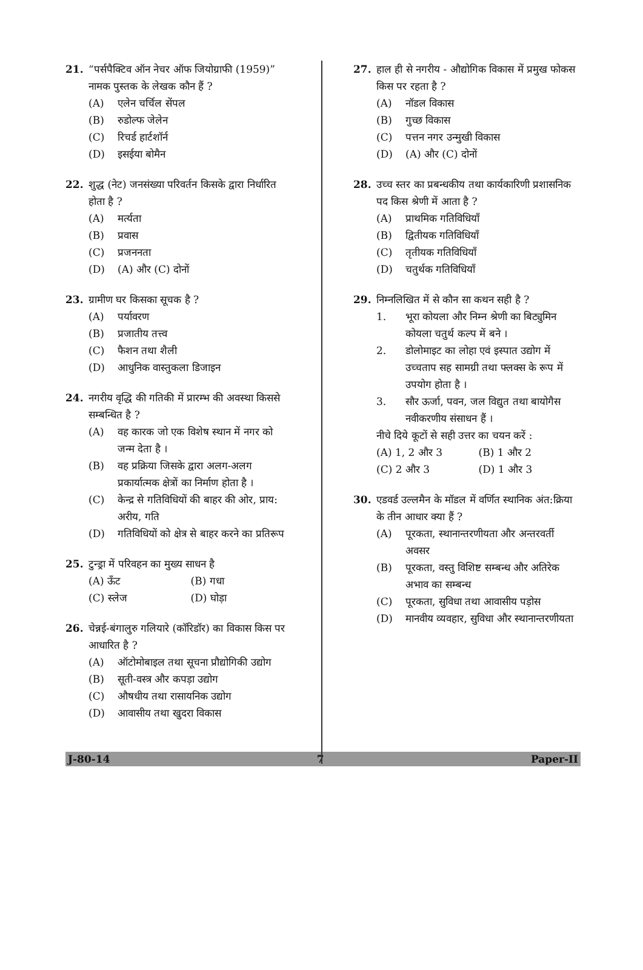21. “पर्सपैक्टिव ऑन नेचर ऑफ जियोग्राफी (1959)” नामक पुस्तक के लेखक कौन हैं ?
(A) एलेन चर्चिल सेंपल
(B) रुडोल्फ जेलेन
(C) रिचर्ड हार्टशॉर्न
(D) इसईया बोमैन
22. शुद्ध (नेट) जनसंख्या परिवर्तन किसके द्वारा निर्धारित होता है ?
(A) मर्त्यता
(B) प्रवास
(C) प्रजननता
(D) (A) और (C) दोनों
23. ग्रामीण घर किसका सूचक है ?
(A) पर्यावरण
(B) प्रजातीय तत्त्व
(C) फैशन तथा शैली
(D) आधुनिक वास्तुकला डिजाइन
24. नगरीय वृद्धि की गतिकी में प्रारम्भ की अवस्था किससे सम्बन्धित है ?
(A) वह कारक जो एक विशेष स्थान में नगर को जन्म देता है ।
(B) वह प्रक्रिया जिसके द्वारा अलग-अलग प्रकार्यात्मक क्षेत्रों का निर्माण होता है ।
(C) केन्द्र से गतिविधियों की बाहर की ओर, प्राय: अरीय, गति
(D) गतिविधियों को क्षेत्र से बाहर करने का प्रतिरूप
25. टुन्ड्रा में परिवहन का मुख्य साधन है
(A) ऊँट (B) गधा
(C) स्लेज (D) घोड़ा
26. चेन्नई-बंगालुरु गलियारे (कॉरिडॉर) का विकास किस पर आधारित है ?
(A) ऑटोमोबाइल तथा सूचना प्रौद्योगिकी उद्योग
(B) सूती-वस्त्र और कपड़ा उद्योग
(C) औषधीय तथा रासायनिक उद्योग
(D) आवासीय तथा खुदरा विकास
27. हाल ही से नगरीय - औद्योगिक विकास में प्रमुख फोकस किस पर रहता है ?
(A) नॉडल विकास
(B) गुच्छ विकास
(C) पत्तन नगर उन्मुखी विकास
(D) (A) और (C) दोनों
28. उच्च स्तर का प्रबन्धकीय तथा कार्यकारिणी प्रशासनिक पद किस श्रेणी में आता है ?
(A) प्राथमिक गतिविधियाँ
(B) द्वितीयक गतिविधियाँ
(C) तृतीयक गतिविधियाँ
(D) चतुर्थक गतिविधियाँ
29. निम्नलिखित में से कौन सा कथन सही है ?
1. भूरा कोयला और निम्न श्रेणी का बिट्युमिन कोयला चतुर्थ कल्प में बने ।
2. डोलोमाइट का लोहा एवं इस्पात उद्योग में उच्चताप सह सामग्री तथा फ्लक्स के रूप में उपयोग होता है ।
3. सौर ऊर्जा, पवन, जल विद्युत तथा बायोगैस नवीकरणीय संसाधन हैं ।
नीचे दिये कूटों से सही उत्तर का चयन करें :
(A) 1, 2 और 3 (B) 1 और 2
(C) 2 और 3 (D) 1 और 3
30. एडवर्ड उल्लमैन के मॉडल में वर्णित स्थानिक अंत:क्रिया के तीन आधार क्या हैं ?
(A) पूरकता, स्थानान्तरणीयता और अन्तरवर्ती अवसर
(B) पूरकता, वस्तु विशिष्ट सम्बन्ध और अतिरेक अभाव का सम्बन्ध
(C) पूरकता, सुविधा तथा आवासीय पड़ोस
(D) मानवीय व्यवहार, सुविधा और स्थानान्तरणीयता
J-80-14 7 Paper-II